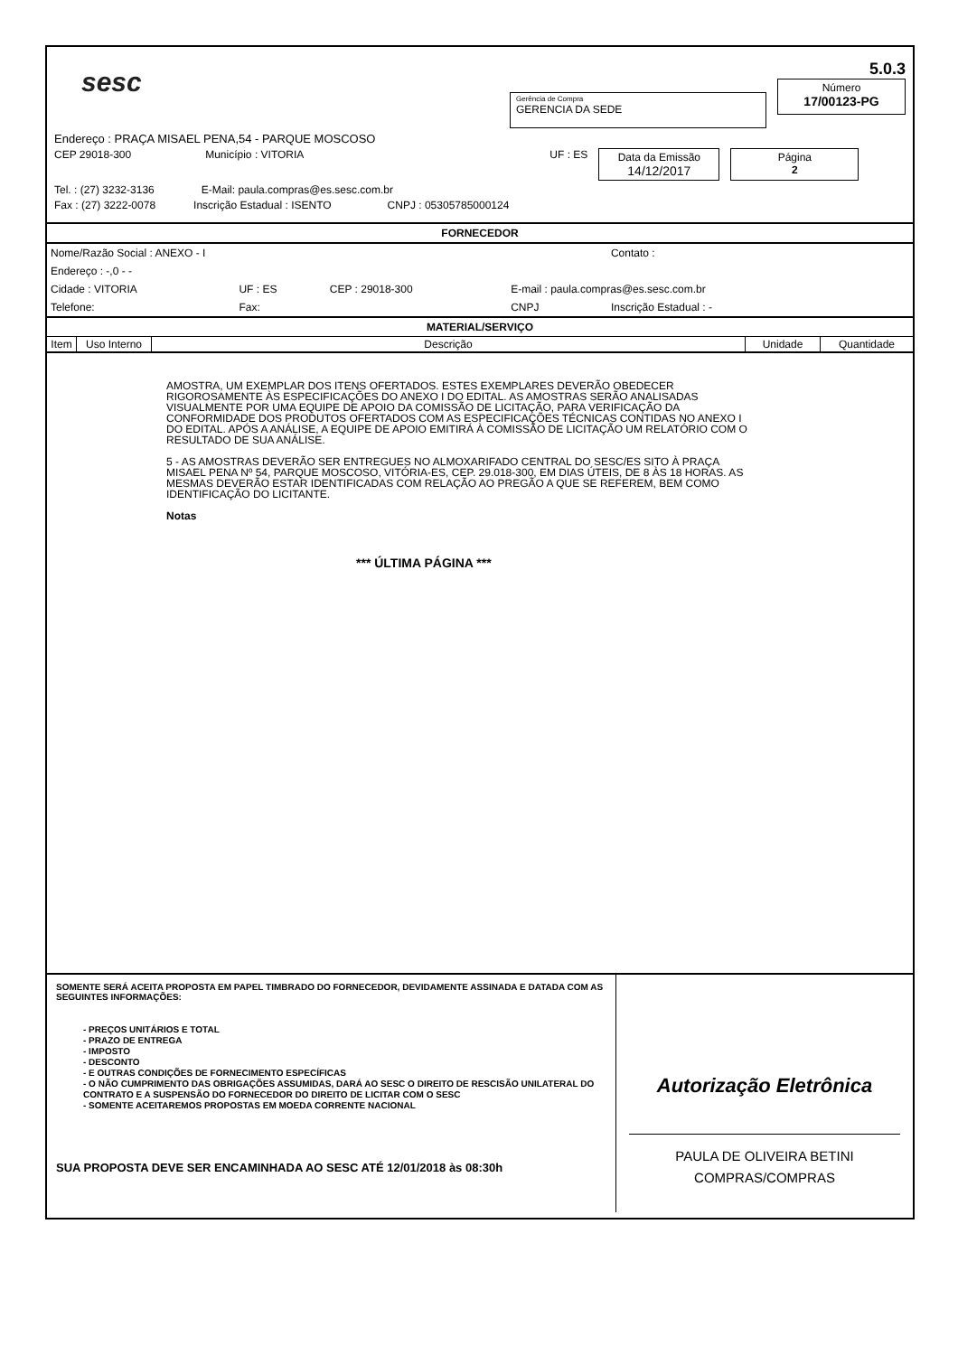sesc
Gerência de Compra
GERENCIA DA SEDE
5.0.3
Número
17/00123-PG
Endereço : PRAÇA MISAEL PENA,54 - PARQUE MOSCOSO
CEP 29018-300 Município : VITORIA UF : ES Data da Emissão
14/12/2017 Página
2
Tel. : (27) 3232-3136 E-Mail: paula.compras@es.sesc.com.br
Fax : (27) 3222-0078 Inscrição Estadual : ISENTO CNPJ : 05305785000124
FORNECEDOR
| Nome/Razão Social : ANEXO - I | | | | Contato : |
| Endereço : -,0 - - | | | | |
| Cidade : VITORIA | UF : ES | CEP : 29018-300 | E-mail : paula.compras@es.sesc.com.br | |
| Telefone: | Fax: | | CNPJ | Inscrição Estadual : - |
MATERIAL/SERVIÇO
| Item | Uso Interno | Descrição | Unidade | Quantidade |
| --- | --- | --- | --- | --- |
AMOSTRA, UM EXEMPLAR DOS ITENS OFERTADOS. ESTES EXEMPLARES DEVERÃO OBEDECER RIGOROSAMENTE ÀS ESPECIFICAÇÕES DO ANEXO I DO EDITAL. AS AMOSTRAS SERÃO ANALISADAS VISUALMENTE POR UMA EQUIPE DE APOIO DA COMISSÃO DE LICITAÇÃO, PARA VERIFICAÇÃO DA CONFORMIDADE DOS PRODUTOS OFERTADOS COM AS ESPECIFICAÇÕES TÉCNICAS CONTIDAS NO ANEXO I DO EDITAL. APÓS A ANÁLISE, A EQUIPE DE APOIO EMITIRÁ À COMISSÃO DE LICITAÇÃO UM RELATÓRIO COM O RESULTADO DE SUA ANÁLISE.
5 - AS AMOSTRAS DEVERÃO SER ENTREGUES NO ALMOXARIFADO CENTRAL DO SESC/ES SITO À PRAÇA MISAEL PENA Nº 54, PARQUE MOSCOSO, VITÓRIA-ES, CEP. 29.018-300, EM DIAS ÚTEIS, DE 8 ÀS 18 HORAS. AS MESMAS DEVERÃO ESTAR IDENTIFICADAS COM RELAÇÃO AO PREGÃO A QUE SE REFEREM, BEM COMO IDENTIFICAÇÃO DO LICITANTE.
Notas
*** ÚLTIMA PÁGINA ***
SOMENTE SERÁ ACEITA PROPOSTA EM PAPEL TIMBRADO DO FORNECEDOR, DEVIDAMENTE ASSINADA E DATADA COM AS SEGUINTES INFORMAÇÕES:
- PREÇOS UNITÁRIOS E TOTAL
- PRAZO DE ENTREGA
- IMPOSTO
- DESCONTO
- E OUTRAS CONDIÇÕES DE FORNECIMENTO ESPECÍFICAS
- O NÃO CUMPRIMENTO DAS OBRIGAÇÕES ASSUMIDAS, DARÁ AO SESC O DIREITO DE RESCISÃO UNILATERAL DO CONTRATO E A SUSPENSÃO DO FORNECEDOR DO DIREITO DE LICITAR COM O SESC
- SOMENTE ACEITAREMOS PROPOSTAS EM MOEDA CORRENTE NACIONAL
SUA PROPOSTA DEVE SER ENCAMINHADA AO SESC ATÉ 12/01/2018 às 08:30h
Autorização Eletrônica
PAULA DE OLIVEIRA BETINI
COMPRAS/COMPRAS